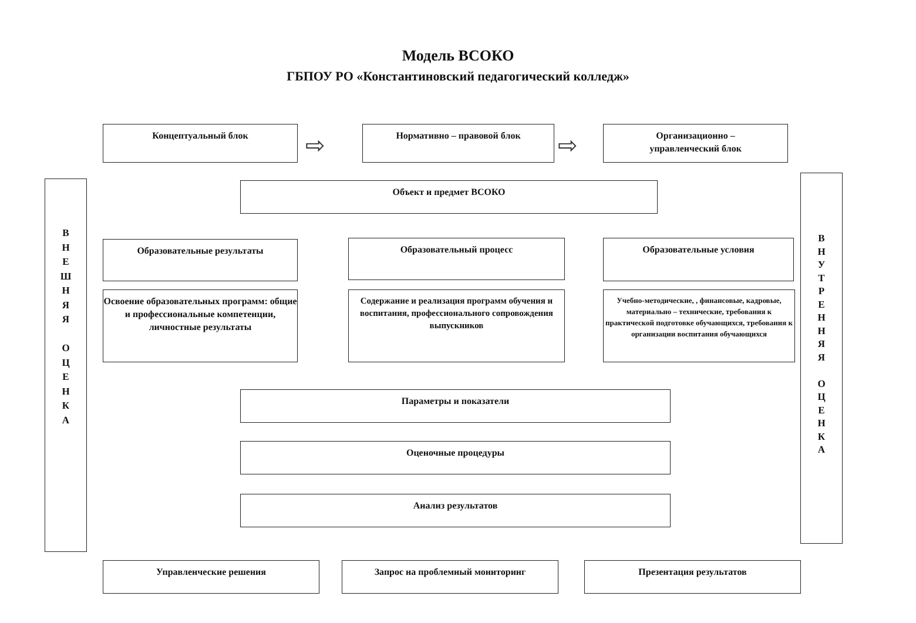Модель ВСОКО
ГБПОУ РО «Константиновский педагогический колледж»
Концептуальный блок
⇨
Нормативно – правовой блок
⇨
Организационно –
управленческий блок
В
Н
Е
Ш
Н
Я
Я
О
Ц
Е
Н
К
А
В
Н
У
Т
Р
Е
Н
Н
Я
Я
О
Ц
Е
Н
К
А
Объект и предмет ВСОКО
Образовательные результаты Образовательный процесс Образовательные условия
Освоение образовательных программ: общие и профессиональные компетенции, личностные результаты
Содержание и реализация программ обучения и воспитания, профессионального сопровождения выпускников
Учебно-методические, , финансовые, кадровые, материально – технические, требования к практической подготовке обучающихся, требования к организации воспитания обучающихся
Параметры и показатели
Оценочные процедуры
Анализ результатов
Управленческие решения Запрос на проблемный мониторинг Презентация результатов